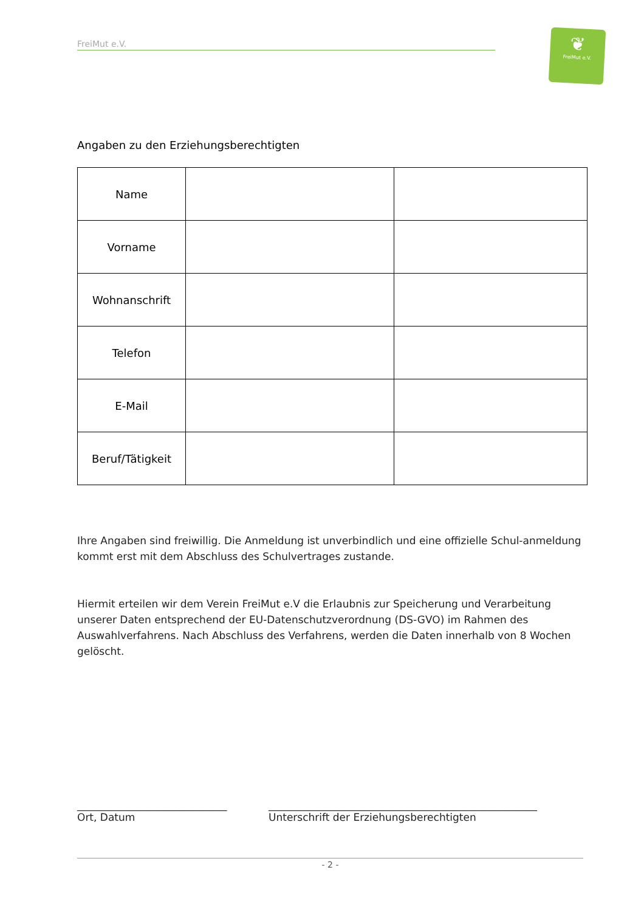FreiMut e.V.
❦
FreiMut e.V.
Angaben zu den Erziehungsberechtigten
| Name | | |
| Vorname | | |
| Wohnanschrift | | |
| Telefon | | |
| E-Mail | | |
| Beruf/Tätigkeit | | |
Ihre Angaben sind freiwillig. Die Anmeldung ist unverbindlich und eine offizielle Schul-anmeldung kommt erst mit dem Abschluss des Schulvertrages zustande.
Hiermit erteilen wir dem Verein FreiMut e.V die Erlaubnis zur Speicherung und Verarbeitung unserer Daten entsprechend der EU-Datenschutzverordnung (DS-GVO) im Rahmen des Auswahlverfahrens. Nach Abschluss des Verfahrens, werden die Daten innerhalb von 8 Wochen gelöscht.
_____________________________
Ort, Datum
____________________________________________________
Unterschrift der Erziehungsberechtigten
- 2 -